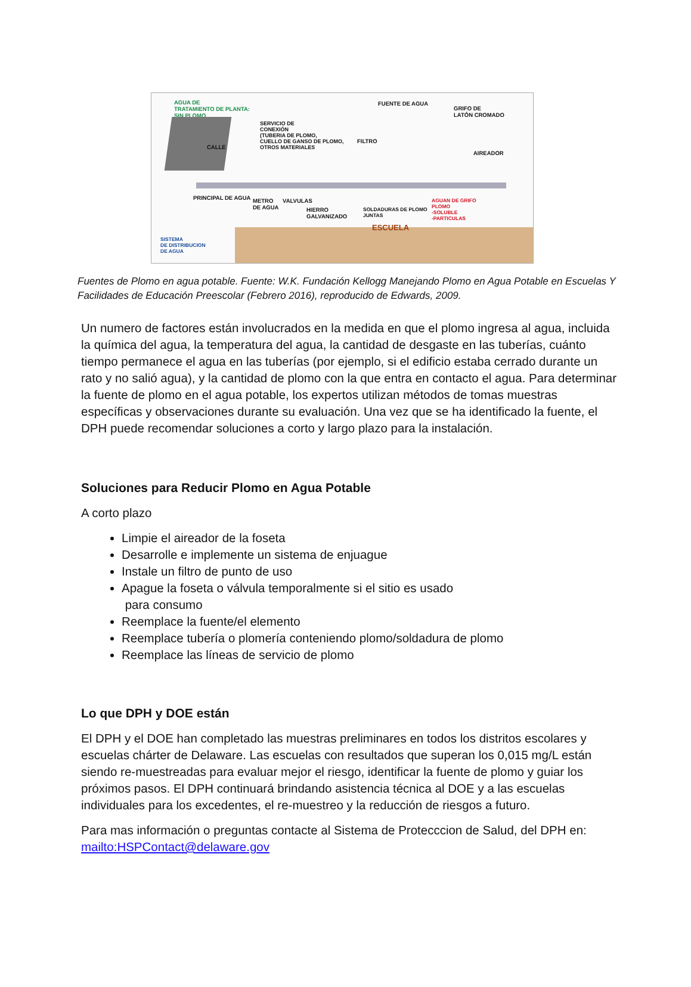AGUA DE
TRATAMIENTO DE PLANTA:
SIN PLOMO
FUENTE DE AGUA
GRIFO DE
LATÓN CROMADO
SERVICIO DE
CONEXIÓN
(TUBERIA DE PLOMO,
CUELLO DE GANSO DE PLOMO,
OTROS MATERIALES
FILTRO
AIREADOR
CALLE
METRO
DE AGUA
VALVULAS
HIERRO
GALVANIZADO
SOLDADURAS DE PLOMO
JUNTAS
AGUAN DE GRIFO
PLOMO
-SOLUBLE
-PARTICULAS
PRINCIPAL DE AGUA
SISTEMA
DE DISTRIBUCION
DE AGUA
ESCUELA
Fuentes de Plomo en agua potable. Fuente: W.K. Fundación Kellogg Manejando Plomo en Agua Potable en Escuelas Y Facilidades de Educación Preescolar (Febrero 2016), reproducido de Edwards, 2009.
Un numero de factores están involucrados en la medida en que el plomo ingresa al agua, incluida la química del agua, la temperatura del agua, la cantidad de desgaste en las tuberías, cuánto tiempo permanece el agua en las tuberías (por ejemplo, si el edificio estaba cerrado durante un rato y no salió agua), y la cantidad de plomo con la que entra en contacto el agua. Para determinar la fuente de plomo en el agua potable, los expertos utilizan métodos de tomas muestras específicas y observaciones durante su evaluación. Una vez que se ha identificado la fuente, el DPH puede recomendar soluciones a corto y largo plazo para la instalación.
Soluciones para Reducir Plomo en Agua Potable
A corto plazo
Limpie el aireador de la foseta
Desarrolle e implemente un sistema de enjuague
Instale un filtro de punto de uso
Apague la foseta o válvula temporalmente si el sitio es usado
para consumo
Reemplace la fuente/el elemento
Reemplace tubería o plomería conteniendo plomo/soldadura de plomo
Reemplace las líneas de servicio de plomo
Lo que DPH y DOE están
El DPH y el DOE han completado las muestras preliminares en todos los distritos escolares y escuelas chárter de Delaware. Las escuelas con resultados que superan los 0,015 mg/L están siendo re-muestreadas para evaluar mejor el riesgo, identificar la fuente de plomo y guiar los próximos pasos. El DPH continuará brindando asistencia técnica al DOE y a las escuelas individuales para los excedentes, el re-muestreo y la reducción de riesgos a futuro.
Para mas información o preguntas contacte al Sistema de Protecccion de Salud, del DPH en: mailto:HSPContact@delaware.gov